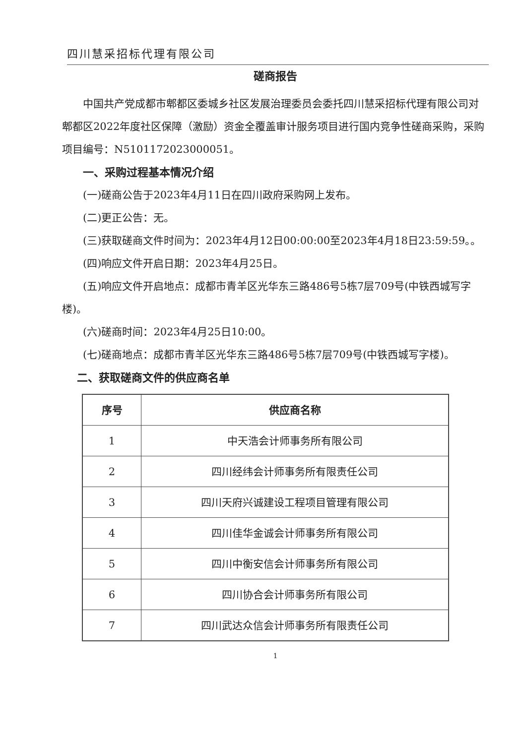四川慧采招标代理有限公司
磋商报告
中国共产党成都市郫都区委城乡社区发展治理委员会委托四川慧采招标代理有限公司对郫都区2022年度社区保障（激励）资金全覆盖审计服务项目进行国内竞争性磋商采购，采购项目编号：N5101172023000051。
一、采购过程基本情况介绍
(一)磋商公告于2023年4月11日在四川政府采购网上发布。
(二)更正公告：无。
(三)获取磋商文件时间为：2023年4月12日00:00:00至2023年4月18日23:59:59。。
(四)响应文件开启日期：2023年4月25日。
(五)响应文件开启地点：成都市青羊区光华东三路486号5栋7层709号(中铁西城写字楼)。
(六)磋商时间：2023年4月25日10:00。
(七)磋商地点：成都市青羊区光华东三路486号5栋7层709号(中铁西城写字楼)。
二、获取磋商文件的供应商名单
| 序号 | 供应商名称 |
| --- | --- |
| 1 | 中天浩会计师事务所有限公司 |
| 2 | 四川经纬会计师事务所有限责任公司 |
| 3 | 四川天府兴诚建设工程项目管理有限公司 |
| 4 | 四川佳华金诚会计师事务所有限公司 |
| 5 | 四川中衡安信会计师事务所有限公司 |
| 6 | 四川协合会计师事务所有限公司 |
| 7 | 四川武达众信会计师事务所有限责任公司 |
1